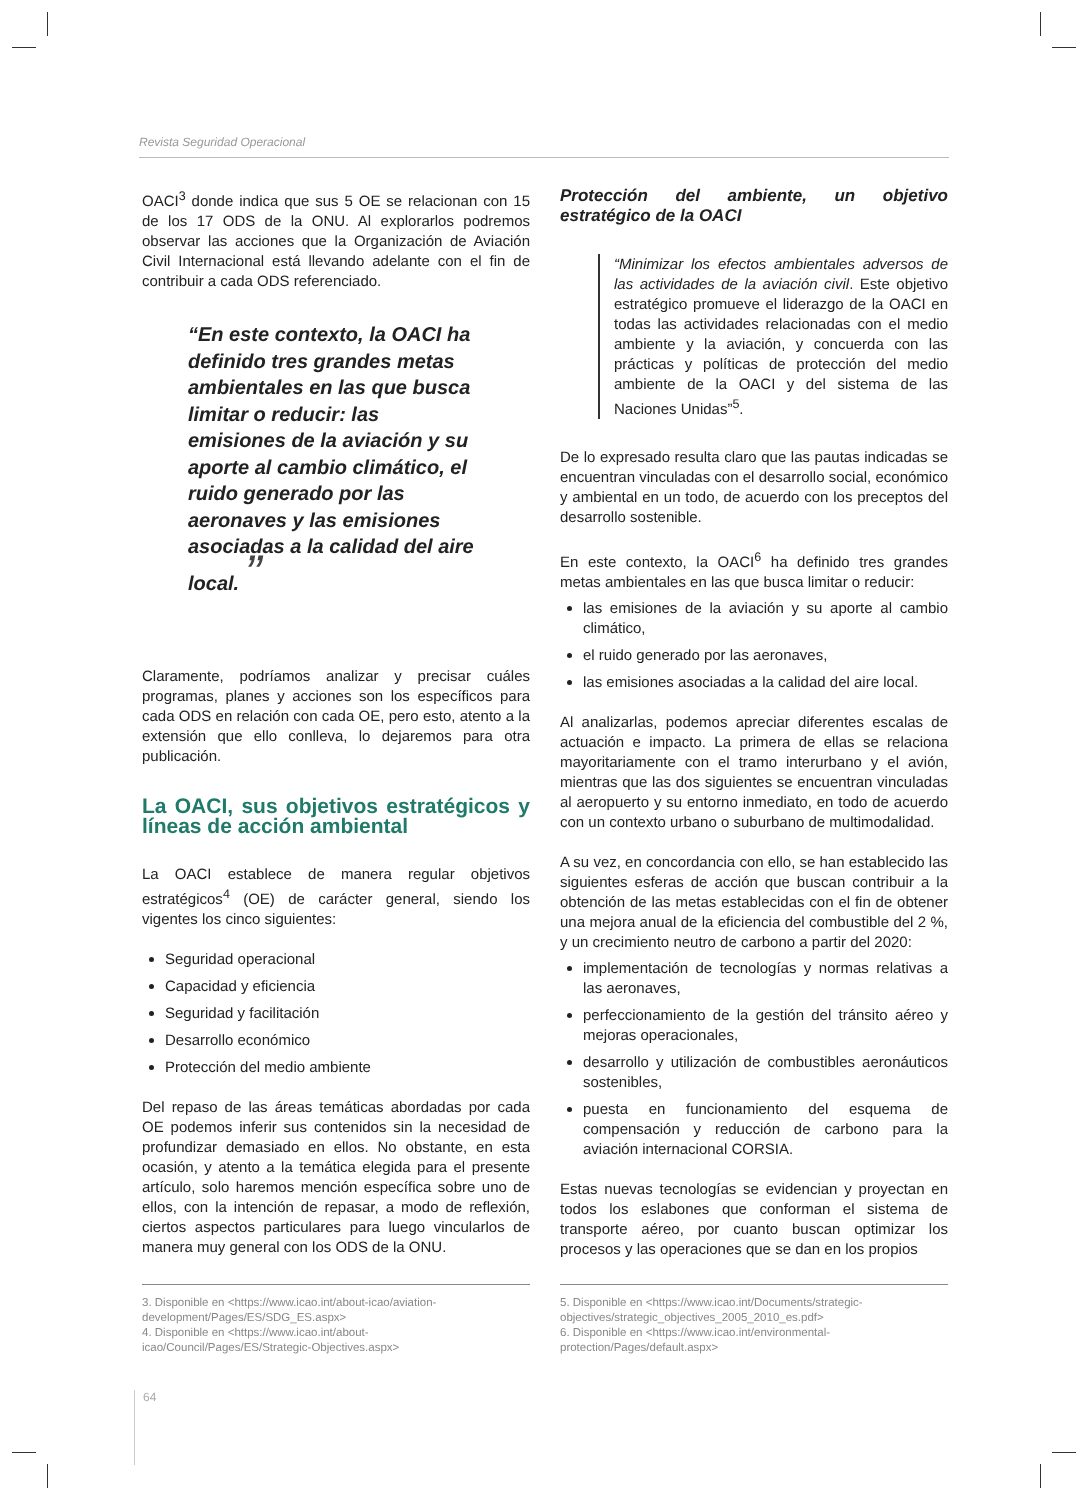Revista Seguridad Operacional
OACI<sup>3</sup> donde indica que sus 5 OE se relacionan con 15 de los 17 ODS de la ONU. Al explorarlos podremos observar las acciones que la Organización de Aviación Civil Internacional está llevando adelante con el fin de contribuir a cada ODS referenciado.
“En este contexto, la OACI ha definido tres grandes metas ambientales en las que busca limitar o reducir: las emisiones de la aviación y su aporte al cambio climático, el ruido generado por las aeronaves y las emisiones asociadas a la calidad del aire local. ”
Claramente, podríamos analizar y precisar cuáles programas, planes y acciones son los específicos para cada ODS en relación con cada OE, pero esto, atento a la extensión que ello conlleva, lo dejaremos para otra publicación.
La OACI, sus objetivos estratégicos y líneas de acción ambiental
La OACI establece de manera regular objetivos estratégicos<sup>4</sup> (OE) de carácter general, siendo los vigentes los cinco siguientes:
Seguridad operacional
Capacidad y eficiencia
Seguridad y facilitación
Desarrollo económico
Protección del medio ambiente
Del repaso de las áreas temáticas abordadas por cada OE podemos inferir sus contenidos sin la necesidad de profundizar demasiado en ellos. No obstante, en esta ocasión, y atento a la temática elegida para el presente artículo, solo haremos mención específica sobre uno de ellos, con la intención de repasar, a modo de reflexión, ciertos aspectos particulares para luego vincularlos de manera muy general con los ODS de la ONU.
Protección del ambiente, un objetivo estratégico de la OACI
“Minimizar los efectos ambientales adversos de las actividades de la aviación civil. Este objetivo estratégico promueve el liderazgo de la OACI en todas las actividades relacionadas con el medio ambiente y la aviación, y concuerda con las prácticas y políticas de protección del medio ambiente de la OACI y del sistema de las Naciones Unidas”<sup>5</sup>.
De lo expresado resulta claro que las pautas indicadas se encuentran vinculadas con el desarrollo social, económico y ambiental en un todo, de acuerdo con los preceptos del desarrollo sostenible.
En este contexto, la OACI<sup>6</sup> ha definido tres grandes metas ambientales en las que busca limitar o reducir:
las emisiones de la aviación y su aporte al cambio climático,
el ruido generado por las aeronaves,
las emisiones asociadas a la calidad del aire local.
Al analizarlas, podemos apreciar diferentes escalas de actuación e impacto. La primera de ellas se relaciona mayoritariamente con el tramo interurbano y el avión, mientras que las dos siguientes se encuentran vinculadas al aeropuerto y su entorno inmediato, en todo de acuerdo con un contexto urbano o suburbano de multimodalidad.
A su vez, en concordancia con ello, se han establecido las siguientes esferas de acción que buscan contribuir a la obtención de las metas establecidas con el fin de obtener una mejora anual de la eficiencia del combustible del 2 %, y un crecimiento neutro de carbono a partir del 2020:
implementación de tecnologías y normas relativas a las aeronaves,
perfeccionamiento de la gestión del tránsito aéreo y mejoras operacionales,
desarrollo y utilización de combustibles aeronáuticos sostenibles,
puesta en funcionamiento del esquema de compensación y reducción de carbono para la aviación internacional CORSIA.
Estas nuevas tecnologías se evidencian y proyectan en todos los eslabones que conforman el sistema de transporte aéreo, por cuanto buscan optimizar los procesos y las operaciones que se dan en los propios
3. Disponible en <https://www.icao.int/about-icao/aviation-development/Pages/ES/SDG_ES.aspx>
4. Disponible en <https://www.icao.int/about-icao/Council/Pages/ES/Strategic-Objectives.aspx>
5. Disponible en <https://www.icao.int/Documents/strategic-objectives/strategic_objectives_2005_2010_es.pdf>
6. Disponible en <https://www.icao.int/environmental-protection/Pages/default.aspx>
64